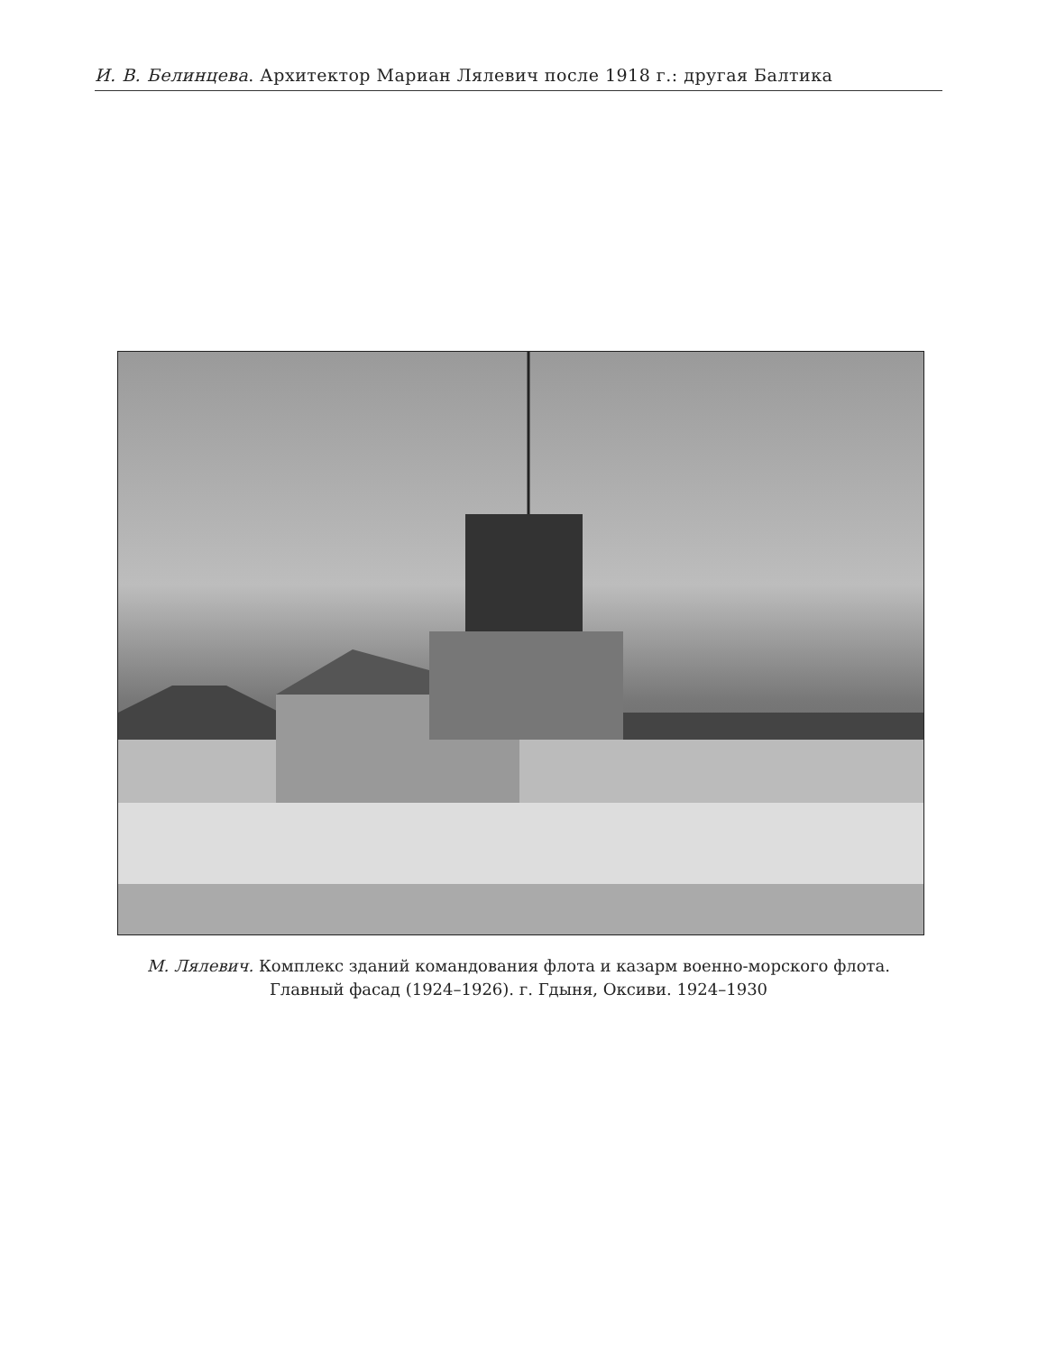И. В. Белинцева. Архитектор Мариан Лялевич после 1918 г.: другая Балтика
М. Лялевич. Комплекс зданий командования флота и казарм военно-морского флота.
Главный фасад (1924–1926). г. Гдыня, Оксиви. 1924–1930